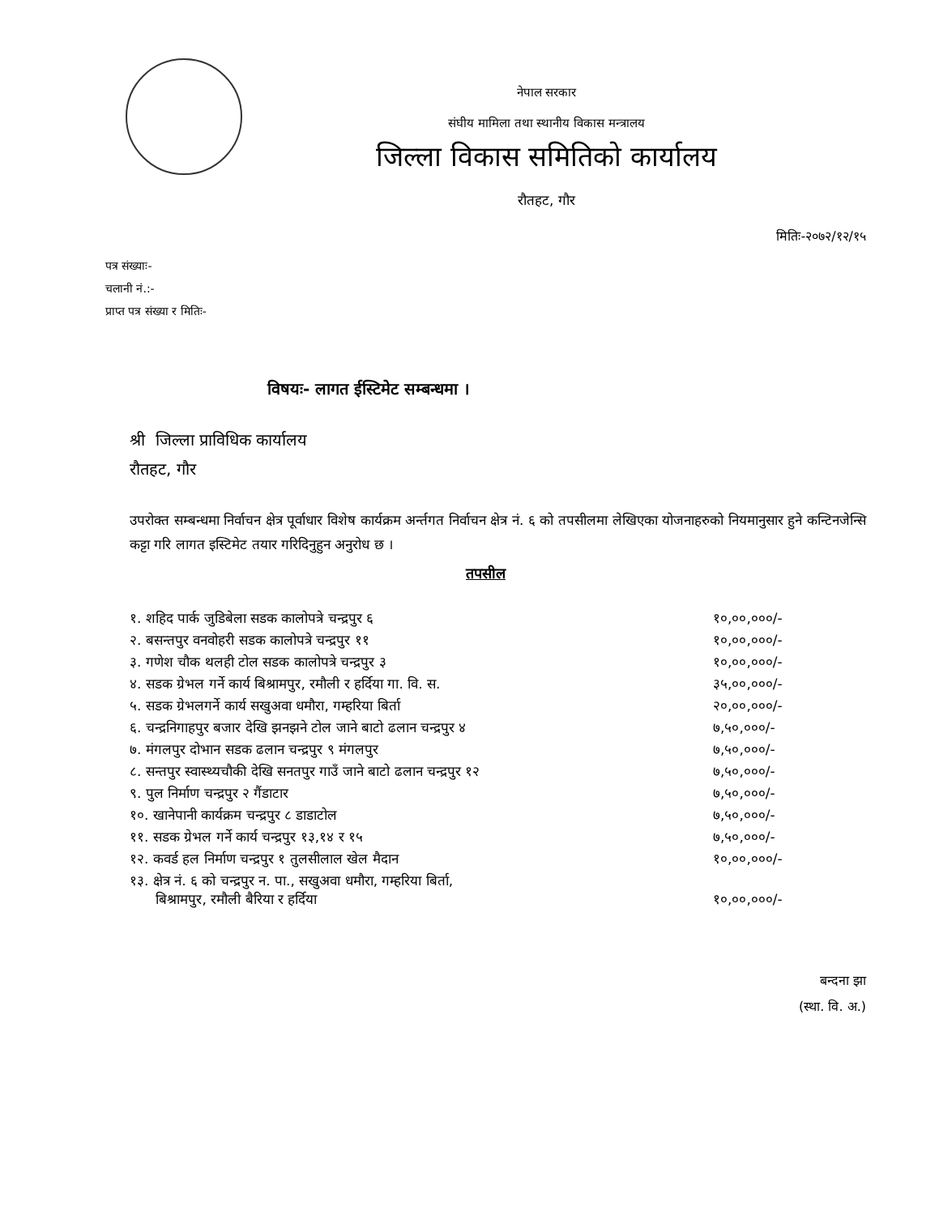नेपाल सरकार
संघीय मामिला तथा स्थानीय विकास मन्त्रालय
जिल्ला विकास समितिको कार्यालय
रौतहट, गौर
मितिः-२०७२/१२/१५
पत्र संख्याः-
चलानी नं.:-
प्राप्त पत्र संख्या र मितिः-
विषयः- लागत ईस्टिमेट सम्बन्धमा ।
श्री जिल्ला प्राविधिक कार्यालय
रौतहट, गौर
उपरोक्त सम्बन्धमा निर्वाचन क्षेत्र पूर्वाधार विशेष कार्यक्रम अर्न्तगत निर्वाचन क्षेत्र नं. ६ को तपसीलमा लेखिएका योजनाहरुको नियमानुसार हुने कन्टिनजेन्सि कट्टा गरि लागत इस्टिमेट तयार गरिदिनुहुन अनुरोध छ ।
तपसील
| १. शहिद पार्क जुडिबेला सडक कालोपत्रे चन्द्रपुर ६ | १०,००,०००/- |
| २. बसन्तपुर वनवोहरी सडक कालोपत्रे चन्द्रपुर ११ | १०,००,०००/- |
| ३. गणेश चौक थलही टोल सडक कालोपत्रे चन्द्रपुर ३ | १०,००,०००/- |
| ४. सडक ग्रेभल गर्ने कार्य बिश्रामपुर, रमौली र हर्दिया गा. वि. स. | ३५,००,०००/- |
| ५. सडक ग्रेभलगर्ने कार्य सखुअवा धमौरा, गम्हरिया बिर्ता | २०,००,०००/- |
| ६. चन्द्रनिगाहपुर बजार देखि झनझने टोल जाने बाटो ढलान चन्द्रपुर ४ | ७,५०,०००/- |
| ७. मंगलपुर दोभान सडक ढलान चन्द्रपुर ९ मंगलपुर | ७,५०,०००/- |
| ८. सन्तपुर स्वास्थ्यचौकी देखि सनतपुर गाउँ जाने बाटो ढलान चन्द्रपुर १२ | ७,५०,०००/- |
| ९. पुल निर्माण चन्द्रपुर २ गैंडाटार | ७,५०,०००/- |
| १०. खानेपानी कार्यक्रम चन्द्रपुर ८ डाडाटोल | ७,५०,०००/- |
| ११. सडक ग्रेभल गर्ने कार्य चन्द्रपुर १३,१४ र १५ | ७,५०,०००/- |
| १२. कवर्ड हल निर्माण चन्द्रपुर १ तुलसीलाल खेल मैदान | १०,००,०००/- |
| १३. क्षेत्र नं. ६ को चन्द्रपुर न. पा., सखुअवा धमौरा, गम्हरिया बिर्ता, बिश्रामपुर, रमौली बैरिया र हर्दिया | १०,००,०००/- |
बन्दना झा
(स्था. वि. अ.)